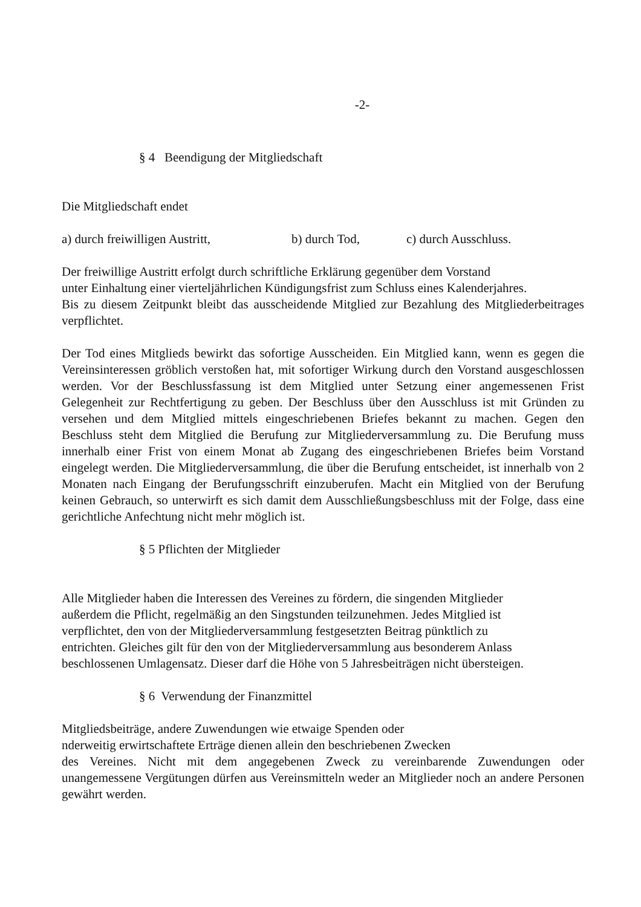-2-
§ 4 Beendigung der Mitgliedschaft
Die Mitgliedschaft endet
a) durch freiwilligen Austritt, b) durch Tod, c) durch Ausschluss.
Der freiwillige Austritt erfolgt durch schriftliche Erklärung gegenüber dem Vorstand
unter Einhaltung einer vierteljährlichen Kündigungsfrist zum Schluss eines Kalenderjahres.
Bis zu diesem Zeitpunkt bleibt das ausscheidende Mitglied zur Bezahlung des Mitgliederbeitrages verpflichtet.
Der Tod eines Mitglieds bewirkt das sofortige Ausscheiden. Ein Mitglied kann, wenn es gegen die Vereinsinteressen gröblich verstoßen hat, mit sofortiger Wirkung durch den Vorstand ausgeschlossen werden. Vor der Beschlussfassung ist dem Mitglied unter Setzung einer angemessenen Frist Gelegenheit zur Rechtfertigung zu geben. Der Beschluss über den Ausschluss ist mit Gründen zu versehen und dem Mitglied mittels eingeschriebenen Briefes bekannt zu machen. Gegen den Beschluss steht dem Mitglied die Berufung zur Mitgliederversammlung zu. Die Berufung muss innerhalb einer Frist von einem Monat ab Zugang des eingeschriebenen Briefes beim Vorstand eingelegt werden. Die Mitgliederversammlung, die über die Berufung entscheidet, ist innerhalb von 2 Monaten nach Eingang der Berufungsschrift einzuberufen. Macht ein Mitglied von der Berufung keinen Gebrauch, so unterwirft es sich damit dem Ausschließungsbeschluss mit der Folge, dass eine gerichtliche Anfechtung nicht mehr möglich ist.
§ 5 Pflichten der Mitglieder
Alle Mitglieder haben die Interessen des Vereines zu fördern, die singenden Mitglieder
außerdem die Pflicht, regelmäßig an den Singstunden teilzunehmen. Jedes Mitglied ist
verpflichtet, den von der Mitgliederversammlung festgesetzten Beitrag pünktlich zu
entrichten. Gleiches gilt für den von der Mitgliederversammlung aus besonderem Anlass
beschlossenen Umlagensatz. Dieser darf die Höhe von 5 Jahresbeiträgen nicht übersteigen.
§ 6 Verwendung der Finanzmittel
Mitgliedsbeiträge, andere Zuwendungen wie etwaige Spenden oder
nderweitig erwirtschaftete Erträge dienen allein den beschriebenen Zwecken
des Vereines. Nicht mit dem angegebenen Zweck zu vereinbarende Zuwendungen oder unangemessene Vergütungen dürfen aus Vereinsmitteln weder an Mitglieder noch an andere Personen gewährt werden.